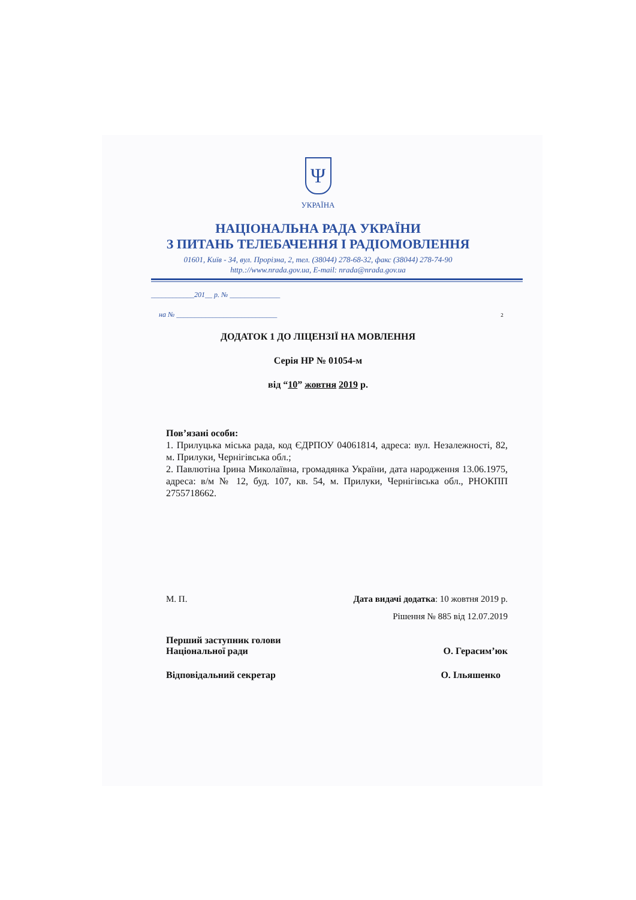Ψ
УКРАЇНА
НАЦІОНАЛЬНА РАДА УКРАЇНИ
З ПИТАНЬ ТЕЛЕБАЧЕННЯ І РАДІОМОВЛЕННЯ
01601, Київ - 34, вул. Прорізна, 2, тел. (38044) 278-68-32, факс (38044) 278-74-90
http.://www.nrada.gov.ua, E-mail: nrada@nrada.gov.ua
____________201__ р. № ______________
на № ____________________________ 2
ДОДАТОК 1 ДО ЛІЦЕНЗІЇ НА МОВЛЕННЯ
Серія НР № 01054-м
від “10” жовтня 2019 р.
Пов’язані особи:
1. Прилуцька міська рада, код ЄДРПОУ 04061814, адреса: вул. Незалежності, 82, м. Прилуки, Чернігівська обл.;
2. Павлютіна Ірина Миколаївна, громадянка України, дата народження 13.06.1975, адреса: в/м № 12, буд. 107, кв. 54, м. Прилуки, Чернігівська обл., РНОКПП 2755718662.
М. П. Дата видачі додатка: 10 жовтня 2019 р.
Рішення № 885 від 12.07.2019
Перший заступник голови
Національної ради О. Герасим’юк
Відповідальний секретар О. Ільяшенко